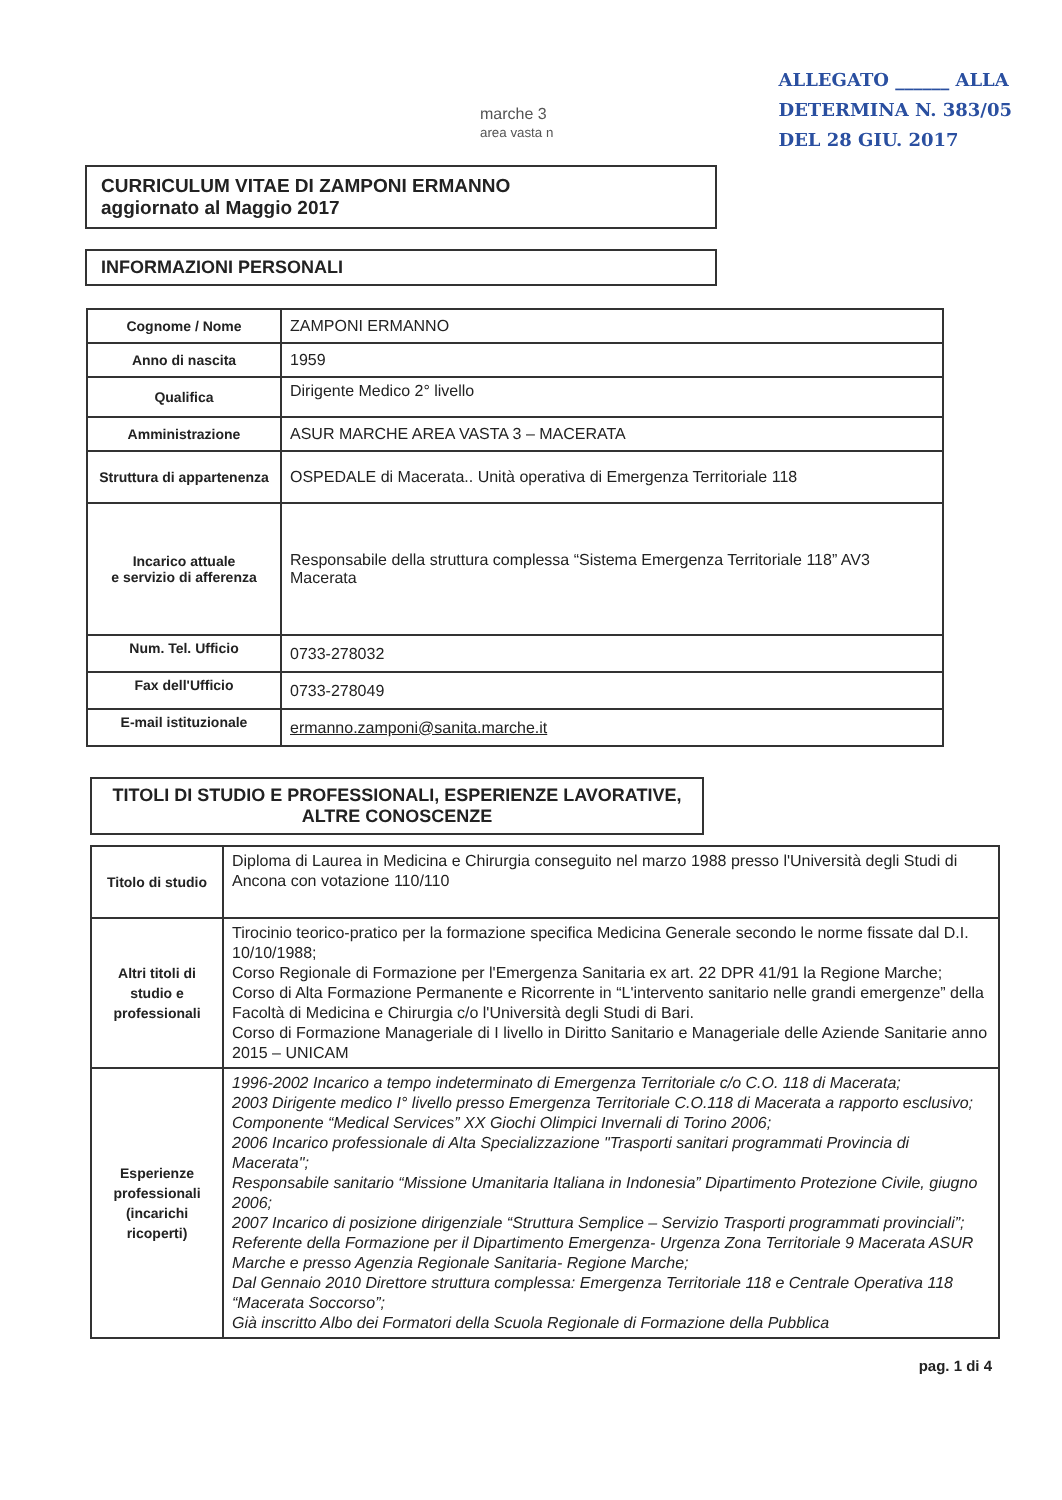marche 3
area vasta n
ALLEGATO ______ ALLA
DETERMINA N. 383/05
DEL 28 GIU. 2017
CURRICULUM VITAE DI ZAMPONI ERMANNO
aggiornato al Maggio 2017
INFORMAZIONI PERSONALI
| Cognome / Nome | ZAMPONI ERMANNO |
| Anno di nascita | 1959 |
| Qualifica | Dirigente Medico 2° livello |
| Amministrazione | ASUR MARCHE AREA VASTA 3 – MACERATA |
| Struttura di appartenenza | OSPEDALE di Macerata.. Unità operativa di Emergenza Territoriale 118 |
| Incarico attuale e servizio di afferenza | Responsabile della struttura complessa “Sistema Emergenza Territoriale 118” AV3 Macerata |
| Num. Tel. Ufficio | 0733-278032 |
| Fax dell'Ufficio | 0733-278049 |
| E-mail istituzionale | ermanno.zamponi@sanita.marche.it |
TITOLI DI STUDIO E PROFESSIONALI, ESPERIENZE LAVORATIVE, ALTRE CONOSCENZE
| Titolo di studio | Diploma di Laurea in Medicina e Chirurgia conseguito nel marzo 1988 presso l'Università degli Studi di Ancona con votazione 110/110 |
| Altri titoli di studio e professionali | Tirocinio teorico-pratico per la formazione specifica Medicina Generale secondo le norme fissate dal D.I. 10/10/1988; Corso Regionale di Formazione per l'Emergenza Sanitaria ex art. 22 DPR 41/91 la Regione Marche; Corso di Alta Formazione Permanente e Ricorrente in “L'intervento sanitario nelle grandi emergenze” della Facoltà di Medicina e Chirurgia c/o l'Università degli Studi di Bari. Corso di Formazione Manageriale di I livello in Diritto Sanitario e Manageriale delle Aziende Sanitarie anno 2015 – UNICAM |
| Esperienze professionali (incarichi ricoperti) | 1996-2002 Incarico a tempo indeterminato di Emergenza Territoriale c/o C.O. 118 di Macerata; 2003 Dirigente medico I° livello presso Emergenza Territoriale C.O.118 di Macerata a rapporto esclusivo; Componente “Medical Services” XX Giochi Olimpici Invernali di Torino 2006; 2006 Incarico professionale di Alta Specializzazione "Trasporti sanitari programmati Provincia di Macerata"; Responsabile sanitario “Missione Umanitaria Italiana in Indonesia” Dipartimento Protezione Civile, giugno 2006; 2007 Incarico di posizione dirigenziale “Struttura Semplice – Servizio Trasporti programmati provinciali”; Referente della Formazione per il Dipartimento Emergenza- Urgenza Zona Territoriale 9 Macerata ASUR Marche e presso Agenzia Regionale Sanitaria- Regione Marche; Dal Gennaio 2010 Direttore struttura complessa: Emergenza Territoriale 118 e Centrale Operativa 118 “Macerata Soccorso”; Già inscritto Albo dei Formatori della Scuola Regionale di Formazione della Pubblica |
pag. 1 di 4